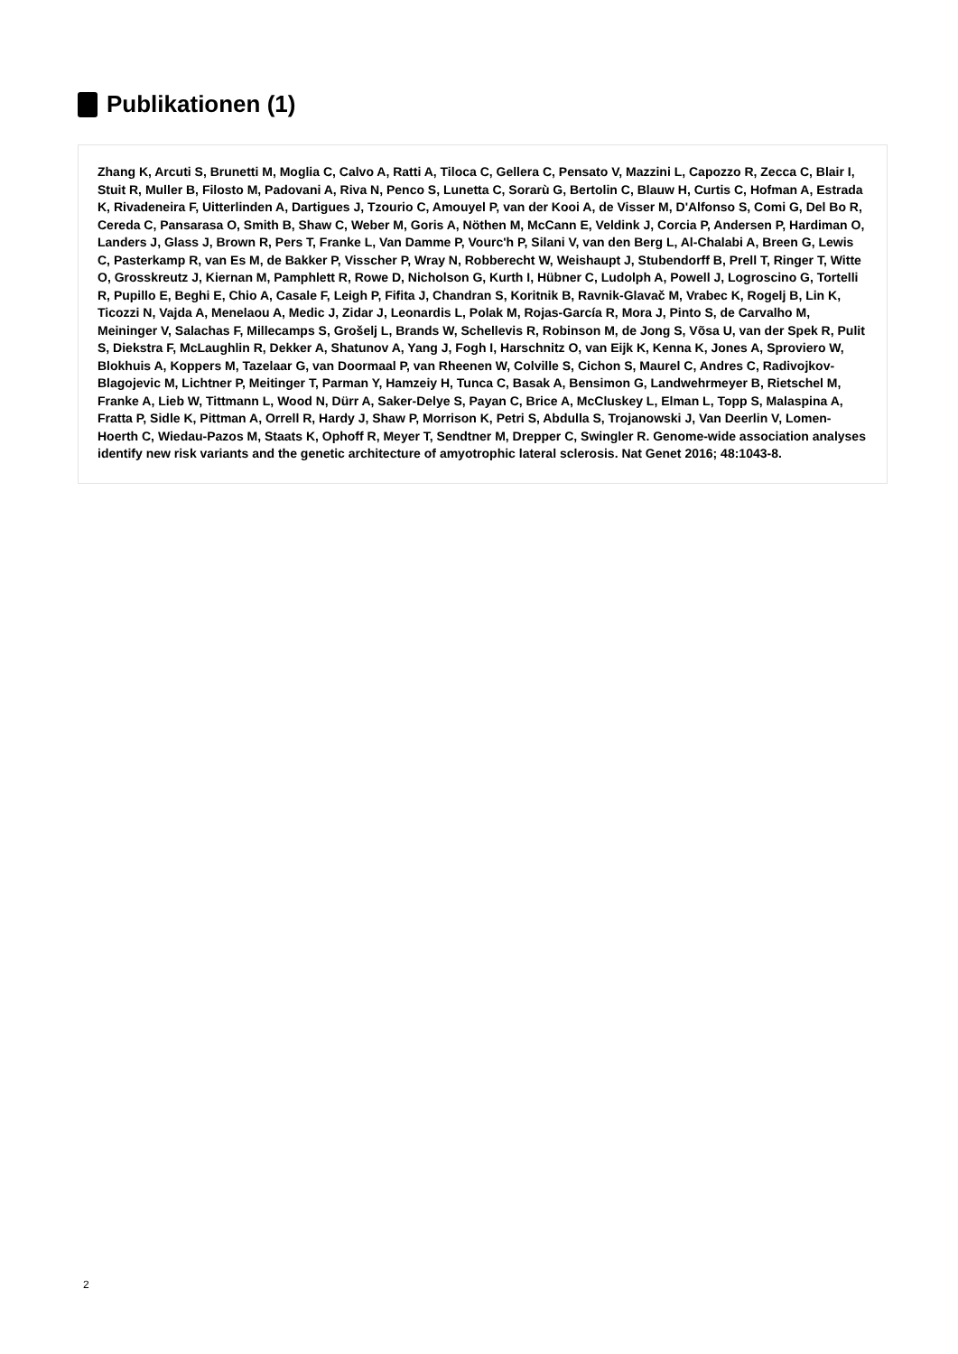Publikationen (1)
Zhang K, Arcuti S, Brunetti M, Moglia C, Calvo A, Ratti A, Tiloca C, Gellera C, Pensato V, Mazzini L, Capozzo R, Zecca C, Blair I, Stuit R, Muller B, Filosto M, Padovani A, Riva N, Penco S, Lunetta C, Sorarù G, Bertolin C, Blauw H, Curtis C, Hofman A, Estrada K, Rivadeneira F, Uitterlinden A, Dartigues J, Tzourio C, Amouyel P, van der Kooi A, de Visser M, D'Alfonso S, Comi G, Del Bo R, Cereda C, Pansarasa O, Smith B, Shaw C, Weber M, Goris A, Nöthen M, McCann E, Veldink J, Corcia P, Andersen P, Hardiman O, Landers J, Glass J, Brown R, Pers T, Franke L, Van Damme P, Vourc'h P, Silani V, van den Berg L, Al-Chalabi A, Breen G, Lewis C, Pasterkamp R, van Es M, de Bakker P, Visscher P, Wray N, Robberecht W, Weishaupt J, Stubendorff B, Prell T, Ringer T, Witte O, Grosskreutz J, Kiernan M, Pamphlett R, Rowe D, Nicholson G, Kurth I, Hübner C, Ludolph A, Powell J, Logroscino G, Tortelli R, Pupillo E, Beghi E, Chio A, Casale F, Leigh P, Fifita J, Chandran S, Koritnik B, Ravnik-Glavač M, Vrabec K, Rogelj B, Lin K, Ticozzi N, Vajda A, Menelaou A, Medic J, Zidar J, Leonardis L, Polak M, Rojas-García R, Mora J, Pinto S, de Carvalho M, Meininger V, Salachas F, Millecamps S, Grošelj L, Brands W, Schellevis R, Robinson M, de Jong S, Võsa U, van der Spek R, Pulit S, Diekstra F, McLaughlin R, Dekker A, Shatunov A, Yang J, Fogh I, Harschnitz O, van Eijk K, Kenna K, Jones A, Sproviero W, Blokhuis A, Koppers M, Tazelaar G, van Doormaal P, van Rheenen W, Colville S, Cichon S, Maurel C, Andres C, Radivojkov-Blagojevic M, Lichtner P, Meitinger T, Parman Y, Hamzeiy H, Tunca C, Basak A, Bensimon G, Landwehrmeyer B, Rietschel M, Franke A, Lieb W, Tittmann L, Wood N, Dürr A, Saker-Delye S, Payan C, Brice A, McCluskey L, Elman L, Topp S, Malaspina A, Fratta P, Sidle K, Pittman A, Orrell R, Hardy J, Shaw P, Morrison K, Petri S, Abdulla S, Trojanowski J, Van Deerlin V, Lomen-Hoerth C, Wiedau-Pazos M, Staats K, Ophoff R, Meyer T, Sendtner M, Drepper C, Swingler R. Genome-wide association analyses identify new risk variants and the genetic architecture of amyotrophic lateral sclerosis. Nat Genet 2016; 48:1043-8.
2